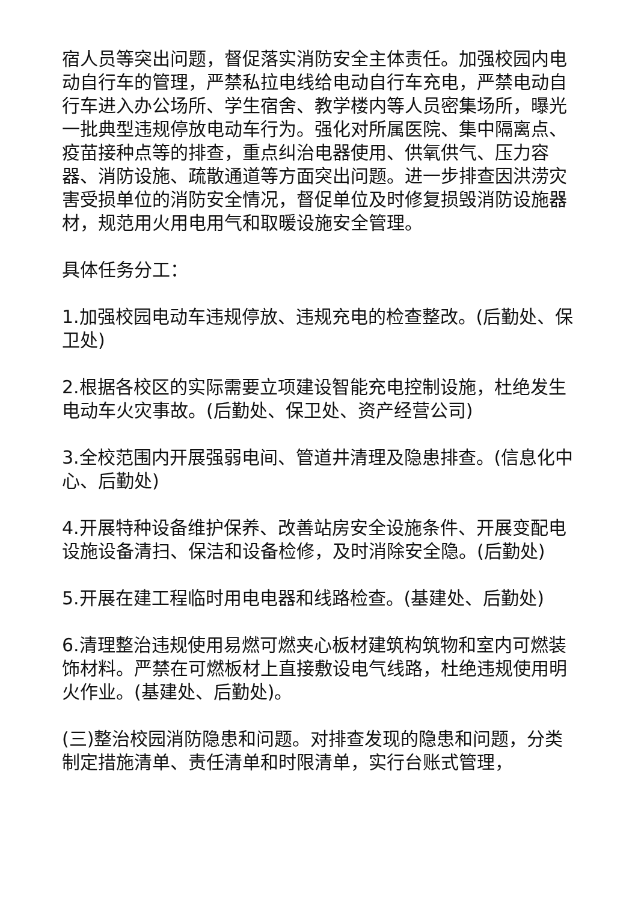宿人员等突出问题，督促落实消防安全主体责任。加强校园内电动自行车的管理，严禁私拉电线给电动自行车充电，严禁电动自行车进入办公场所、学生宿舍、教学楼内等人员密集场所，曝光一批典型违规停放电动车行为。强化对所属医院、集中隔离点、疫苗接种点等的排查，重点纠治电器使用、供氧供气、压力容器、消防设施、疏散通道等方面突出问题。进一步排查因洪涝灾害受损单位的消防安全情况，督促单位及时修复损毁消防设施器材，规范用火用电用气和取暖设施安全管理。
具体任务分工：
1.加强校园电动车违规停放、违规充电的检查整改。(后勤处、保卫处)
2.根据各校区的实际需要立项建设智能充电控制设施，杜绝发生电动车火灾事故。(后勤处、保卫处、资产经营公司)
3.全校范围内开展强弱电间、管道井清理及隐患排查。(信息化中心、后勤处)
4.开展特种设备维护保养、改善站房安全设施条件、开展变配电设施设备清扫、保洁和设备检修，及时消除安全隐。(后勤处)
5.开展在建工程临时用电电器和线路检查。(基建处、后勤处)
6.清理整治违规使用易燃可燃夹心板材建筑构筑物和室内可燃装饰材料。严禁在可燃板材上直接敷设电气线路，杜绝违规使用明火作业。(基建处、后勤处)。
(三)整治校园消防隐患和问题。对排查发现的隐患和问题，分类制定措施清单、责任清单和时限清单，实行台账式管理，